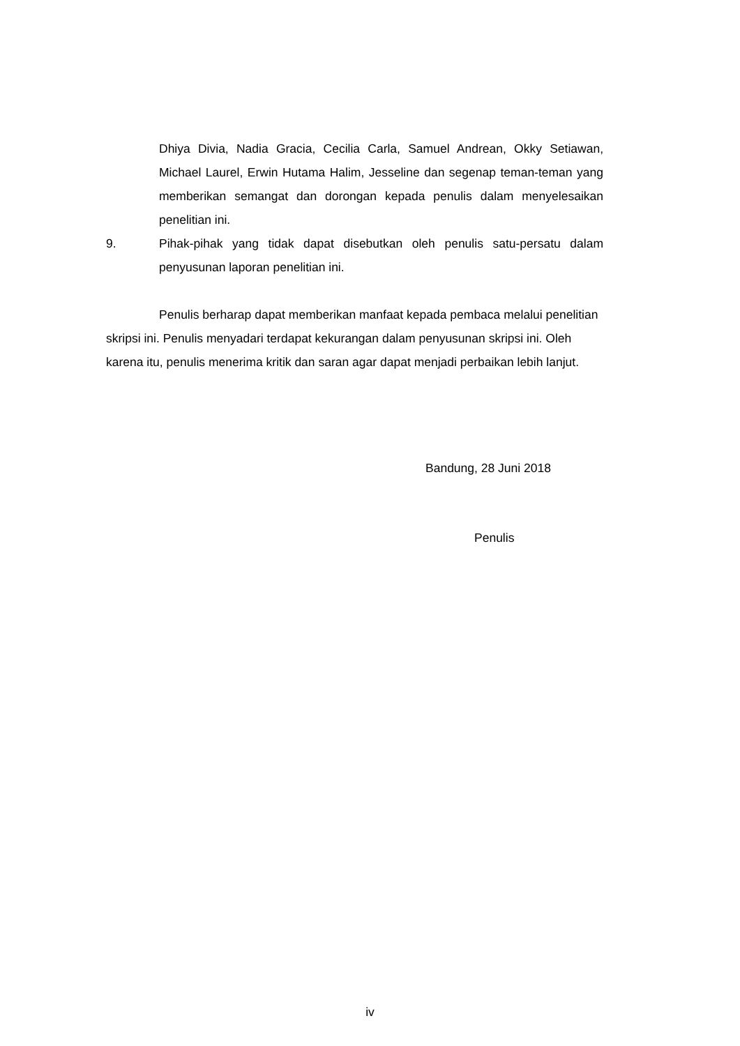Dhiya Divia, Nadia Gracia, Cecilia Carla, Samuel Andrean, Okky Setiawan, Michael Laurel, Erwin Hutama Halim, Jesseline dan segenap teman-teman yang memberikan semangat dan dorongan kepada penulis dalam menyelesaikan penelitian ini.
9. Pihak-pihak yang tidak dapat disebutkan oleh penulis satu-persatu dalam penyusunan laporan penelitian ini.
Penulis berharap dapat memberikan manfaat kepada pembaca melalui penelitian skripsi ini. Penulis menyadari terdapat kekurangan dalam penyusunan skripsi ini. Oleh karena itu, penulis menerima kritik dan saran agar dapat menjadi perbaikan lebih lanjut.
Bandung, 28 Juni 2018
Penulis
iv